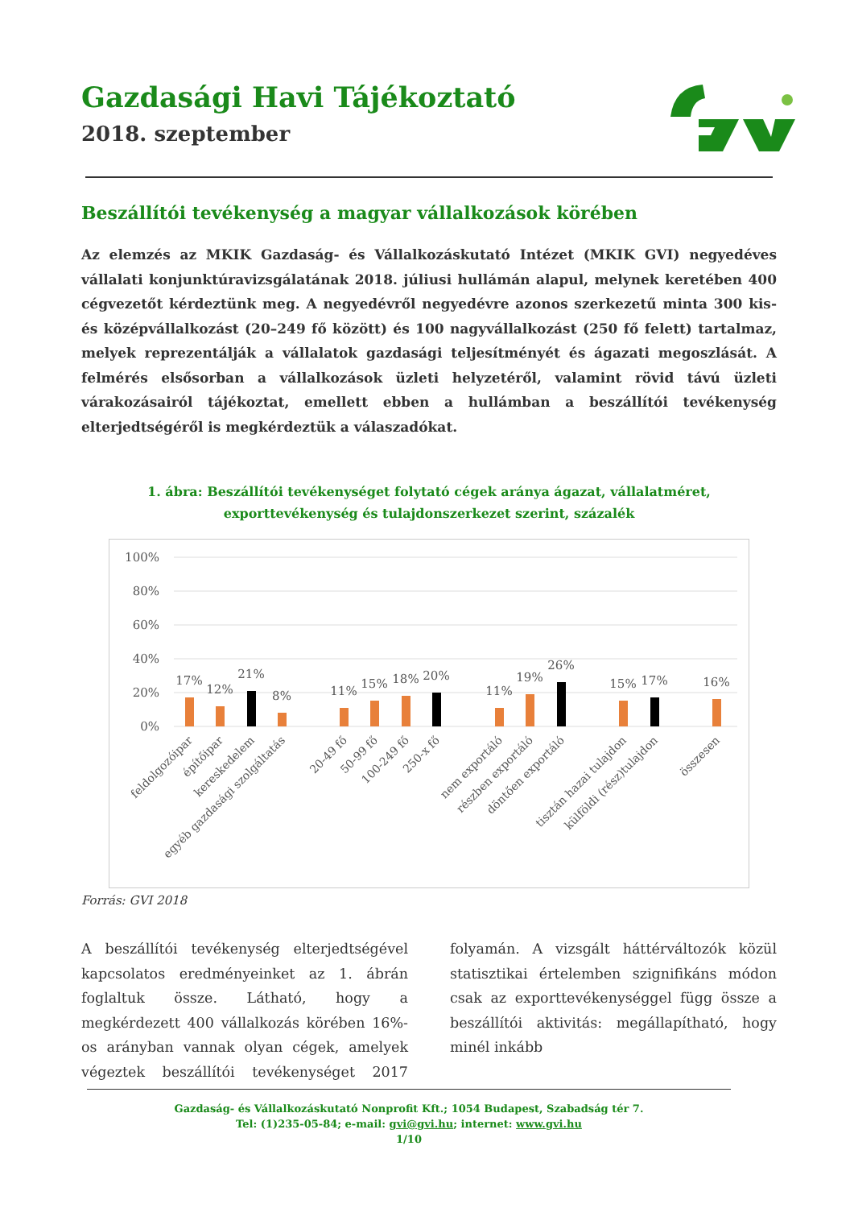Gazdasági Havi Tájékoztató
2018. szeptember
Beszállítói tevékenység a magyar vállalkozások körében
Az elemzés az MKIK Gazdaság- és Vállalkozáskutató Intézet (MKIK GVI) negyedéves vállalati konjunktúravizsgálatának 2018. júliusi hullámán alapul, melynek keretében 400 cégvezetőt kérdeztünk meg. A negyedévről negyedévre azonos szerkezetű minta 300 kis- és középvállalkozást (20–249 fő között) és 100 nagyvállalkozást (250 fő felett) tartalmaz, melyek reprezentálják a vállalatok gazdasági teljesítményét és ágazati megoszlását. A felmérés elsősorban a vállalkozások üzleti helyzetéről, valamint rövid távú üzleti várakozásairól tájékoztat, emellett ebben a hullámban a beszállítói tevékenység elterjedtségéről is megkérdeztük a válaszadókat.
1. ábra: Beszállítói tevékenységet folytató cégek aránya ágazat, vállalatméret, exporttevékenység és tulajdonszerkezet szerint, százalék
100%
80%
60%
40%
20%
0%
17%
12%
21%
8%
11%
15%
18%
20%
11%
19%
26%
15%
17%
16%
feldolgozóipar
építőipar
kereskedelem
egyéb gazdasági szolgáltatás
20-49 fő
50-99 fő
100-249 fő
250-x fő
nem exportáló
részben exportáló
döntően exportáló
tisztán hazai tulajdon
külföldi (rész)tulajdon
összesen
Forrás: GVI 2018
A beszállítói tevékenység elterjedtségével kapcsolatos eredményeinket az 1. ábrán foglaltuk össze. Látható, hogy a megkérdezett 400 vállalkozás körében 16%-os arányban vannak olyan cégek, amelyek végeztek beszállítói tevékenységet 2017 folyamán. A vizsgált háttérváltozók közül statisztikai értelemben szignifikáns módon csak az exporttevékenységgel függ össze a beszállítói aktivitás: megállapítható, hogy minél inkább
Gazdaság- és Vállalkozáskutató Nonprofit Kft.; 1054 Budapest, Szabadság tér 7.
Tel: (1)235-05-84; e-mail: gvi@gvi.hu; internet: www.gvi.hu
1/10